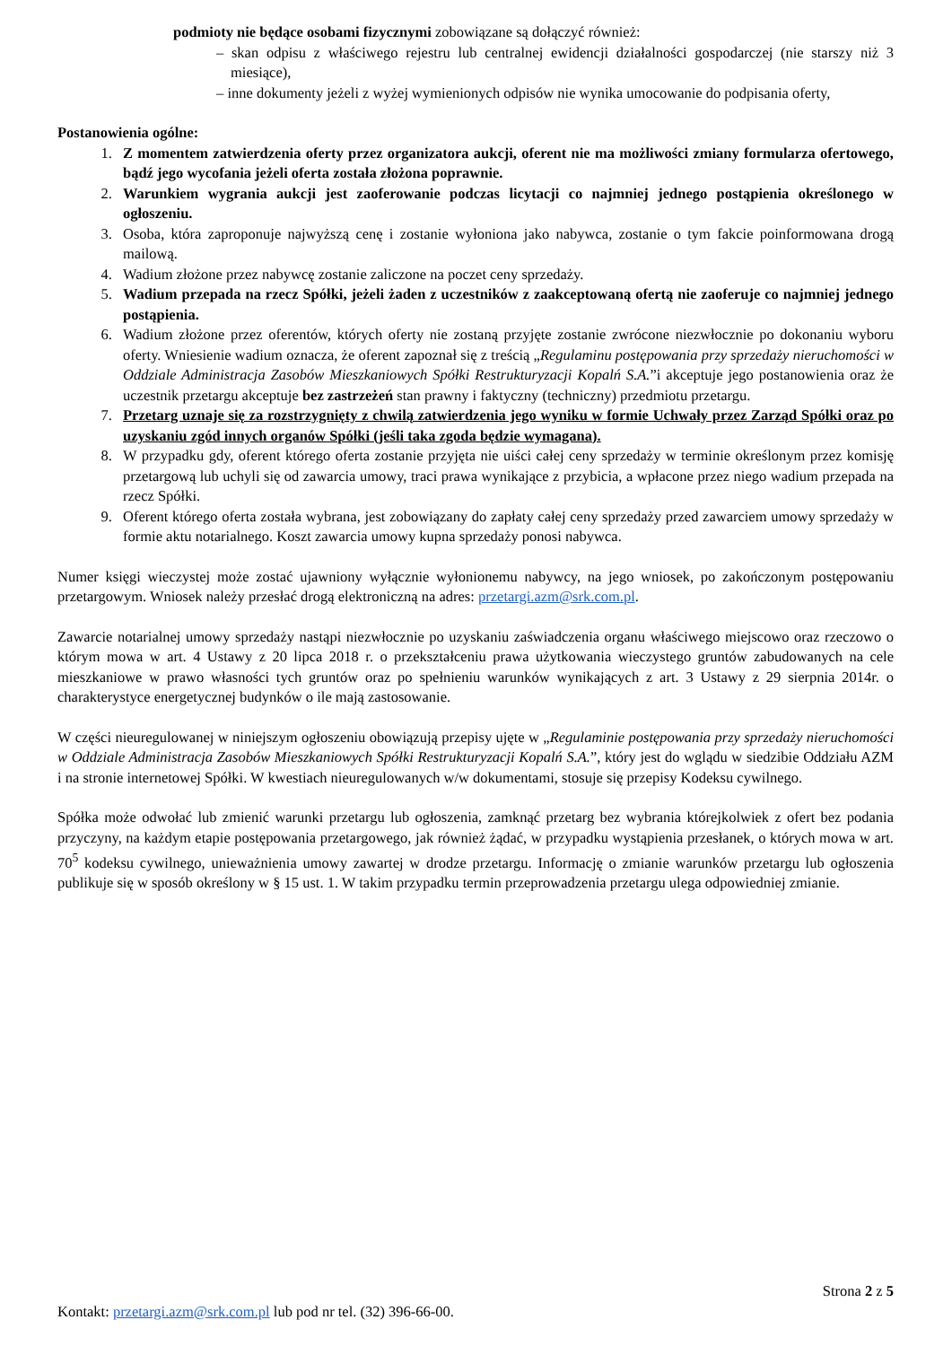podmioty nie będące osobami fizycznymi zobowiązane są dołączyć również:
– skan odpisu z właściwego rejestru lub centralnej ewidencji działalności gospodarczej (nie starszy niż 3 miesiące),
– inne dokumenty jeżeli z wyżej wymienionych odpisów nie wynika umocowanie do podpisania oferty,
Postanowienia ogólne:
1. Z momentem zatwierdzenia oferty przez organizatora aukcji, oferent nie ma możliwości zmiany formularza ofertowego, bądź jego wycofania jeżeli oferta została złożona poprawnie.
2. Warunkiem wygrania aukcji jest zaoferowanie podczas licytacji co najmniej jednego postąpienia określonego w ogłoszeniu.
3. Osoba, która zaproponuje najwyższą cenę i zostanie wyłoniona jako nabywca, zostanie o tym fakcie poinformowana drogą mailową.
4. Wadium złożone przez nabywcę zostanie zaliczone na poczet ceny sprzedaży.
5. Wadium przepada na rzecz Spółki, jeżeli żaden z uczestników z zaakceptowaną ofertą nie zaoferuje co najmniej jednego postąpienia.
6. Wadium złożone przez oferentów, których oferty nie zostaną przyjęte zostanie zwrócone niezwłocznie po dokonaniu wyboru oferty. Wniesienie wadium oznacza, że oferent zapoznał się z treścią „Regulaminu postępowania przy sprzedaży nieruchomości w Oddziale Administracja Zasobów Mieszkaniowych Spółki Restrukturyzacji Kopalń S.A.”i akceptuje jego postanowienia oraz że uczestnik przetargu akceptuje bez zastrzeżeń stan prawny i faktyczny (techniczny) przedmiotu przetargu.
7. Przetarg uznaje się za rozstrzygnięty z chwilą zatwierdzenia jego wyniku w formie Uchwały przez Zarząd Spółki oraz po uzyskaniu zgód innych organów Spółki (jeśli taka zgoda będzie wymagana).
8. W przypadku gdy, oferent którego oferta zostanie przyjęta nie uiści całej ceny sprzedaży w terminie określonym przez komisję przetargową lub uchyli się od zawarcia umowy, traci prawa wynikające z przybicia, a wpłacone przez niego wadium przepada na rzecz Spółki.
9. Oferent którego oferta została wybrana, jest zobowiązany do zapłaty całej ceny sprzedaży przed zawarciem umowy sprzedaży w formie aktu notarialnego. Koszt zawarcia umowy kupna sprzedaży ponosi nabywca.
Numer księgi wieczystej może zostać ujawniony wyłącznie wyłonionemu nabywcy, na jego wniosek, po zakończonym postępowaniu przetargowym. Wniosek należy przesłać drogą elektroniczną na adres: przetargi.azm@srk.com.pl.
Zawarcie notarialnej umowy sprzedaży nastąpi niezwłocznie po uzyskaniu zaświadczenia organu właściwego miejscowo oraz rzeczowo o którym mowa w art. 4 Ustawy z 20 lipca 2018 r. o przekształceniu prawa użytkowania wieczystego gruntów zabudowanych na cele mieszkaniowe w prawo własności tych gruntów oraz po spełnieniu warunków wynikających z art. 3 Ustawy z 29 sierpnia 2014r. o charakterystyce energetycznej budynków o ile mają zastosowanie.
W części nieuregulowanej w niniejszym ogłoszeniu obowiązują przepisy ujęte w „Regulaminie postępowania przy sprzedaży nieruchomości w Oddziale Administracja Zasobów Mieszkaniowych Spółki Restrukturyzacji Kopalń S.A.”, który jest do wglądu w siedzibie Oddziału AZM i na stronie internetowej Spółki. W kwestiach nieuregulowanych w/w dokumentami, stosuje się przepisy Kodeksu cywilnego.
Spółka może odwołać lub zmienić warunki przetargu lub ogłoszenia, zamknąć przetarg bez wybrania którejkolwiek z ofert bez podania przyczyny, na każdym etapie postępowania przetargowego, jak również żądać, w przypadku wystąpienia przesłanek, o których mowa w art. 70<sup>5</sup> kodeksu cywilnego, unieważnienia umowy zawartej w drodze przetargu. Informację o zmianie warunków przetargu lub ogłoszenia publikuje się w sposób określony w § 15 ust. 1. W takim przypadku termin przeprowadzenia przetargu ulega odpowiedniej zmianie.
Strona 2 z 5
Kontakt: przetargi.azm@srk.com.pl lub pod nr tel. (32) 396-66-00.